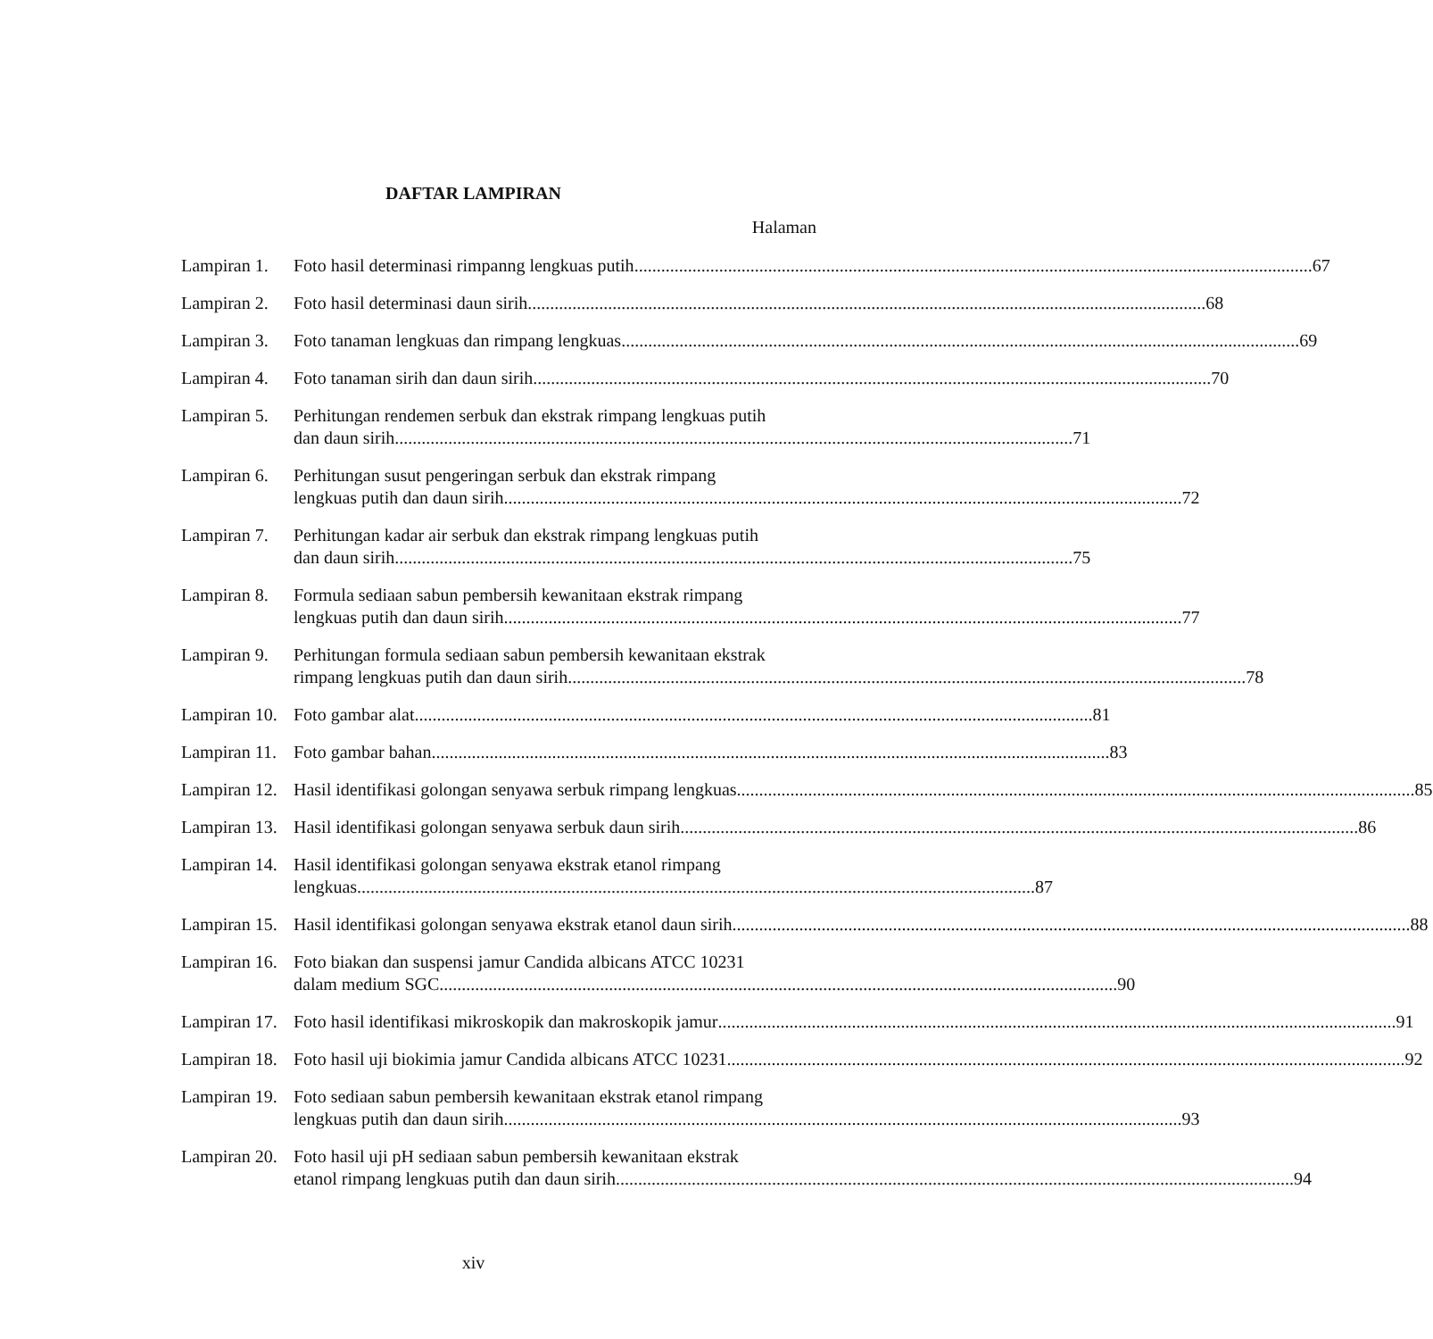DAFTAR LAMPIRAN
Halaman
Lampiran 1.
Foto hasil determinasi rimpanng lengkuas putih 67
Lampiran 2.
Foto hasil determinasi daun sirih 68
Lampiran 3.
Foto tanaman lengkuas dan rimpang lengkuas 69
Lampiran 4.
Foto tanaman sirih dan daun sirih 70
Lampiran 5.
Perhitungan rendemen serbuk dan ekstrak rimpang lengkuas putih
dan daun sirih 71
Lampiran 6.
Perhitungan susut pengeringan serbuk dan ekstrak rimpang
lengkuas putih dan daun sirih 72
Lampiran 7.
Perhitungan kadar air serbuk dan ekstrak rimpang lengkuas putih
dan daun sirih 75
Lampiran 8.
Formula sediaan sabun pembersih kewanitaan ekstrak rimpang
lengkuas putih dan daun sirih 77
Lampiran 9.
Perhitungan formula sediaan sabun pembersih kewanitaan ekstrak
rimpang lengkuas putih dan daun sirih 78
Lampiran 10.
Foto gambar alat 81
Lampiran 11.
Foto gambar bahan 83
Lampiran 12.
Hasil identifikasi golongan senyawa serbuk rimpang lengkuas 85
Lampiran 13.
Hasil identifikasi golongan senyawa serbuk daun sirih 86
Lampiran 14.
Hasil identifikasi golongan senyawa ekstrak etanol rimpang
lengkuas 87
Lampiran 15.
Hasil identifikasi golongan senyawa ekstrak etanol daun sirih 88
Lampiran 16.
Foto biakan dan suspensi jamur Candida albicans ATCC 10231
dalam medium SGC 90
Lampiran 17.
Foto hasil identifikasi mikroskopik dan makroskopik jamur 91
Lampiran 18.
Foto hasil uji biokimia jamur Candida albicans ATCC 10231 92
Lampiran 19.
Foto sediaan sabun pembersih kewanitaan ekstrak etanol rimpang
lengkuas putih dan daun sirih 93
Lampiran 20.
Foto hasil uji pH sediaan sabun pembersih kewanitaan ekstrak
etanol rimpang lengkuas putih dan daun sirih 94
xiv